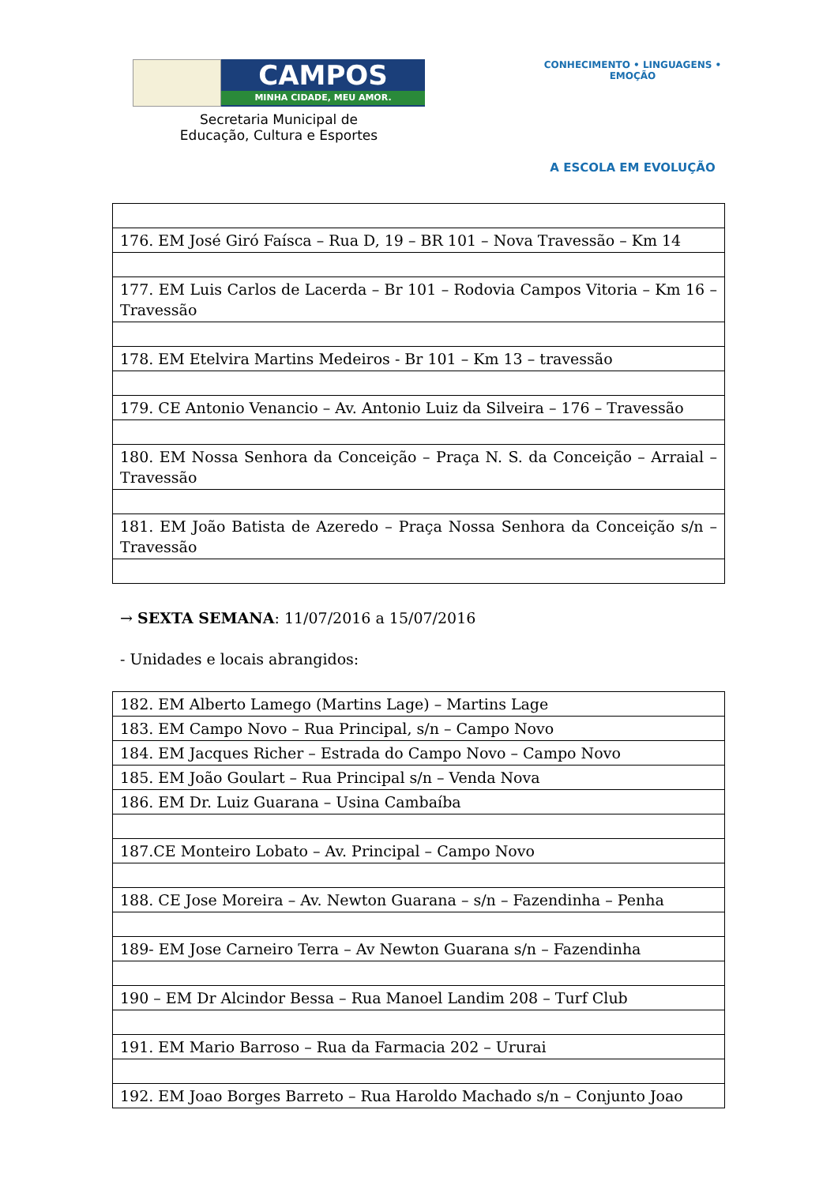CAMPOS
MINHA CIDADE, MEU AMOR.
Secretaria Municipal de
Educação, Cultura e Esportes
CONHECIMENTO • LINGUAGENS • EMOÇÃO
A ESCOLA EM EVOLUÇÃO
| 176. EM José Giró Faísca – Rua D, 19 – BR 101 – Nova Travessão – Km 14 |
| 177. EM Luis Carlos de Lacerda – Br 101 – Rodovia Campos Vitoria – Km 16 – Travessão |
| 178. EM Etelvira Martins Medeiros - Br 101 – Km 13 – travessão |
| 179. CE Antonio Venancio – Av. Antonio Luiz da Silveira – 176 – Travessão |
| 180. EM Nossa Senhora da Conceição – Praça N. S. da Conceição – Arraial – Travessão |
| 181. EM João Batista de Azeredo – Praça Nossa Senhora da Conceição s/n – Travessão |
→ SEXTA SEMANA: 11/07/2016 a 15/07/2016
- Unidades e locais abrangidos:
| 182. EM Alberto Lamego (Martins Lage) – Martins Lage |
| 183. EM Campo Novo – Rua Principal, s/n – Campo Novo |
| 184. EM Jacques Richer – Estrada do Campo Novo – Campo Novo |
| 185. EM João Goulart – Rua Principal s/n – Venda Nova |
| 186. EM Dr. Luiz Guarana – Usina Cambaíba |
| 187.CE Monteiro Lobato – Av. Principal – Campo Novo |
| 188. CE Jose Moreira – Av. Newton Guarana – s/n – Fazendinha – Penha |
| 189- EM Jose Carneiro Terra – Av Newton Guarana s/n – Fazendinha |
| 190 – EM Dr Alcindor Bessa – Rua Manoel Landim 208 – Turf Club |
| 191. EM Mario Barroso – Rua da Farmacia 202 – Ururai |
| 192. EM Joao Borges Barreto – Rua Haroldo Machado s/n – Conjunto Joao |